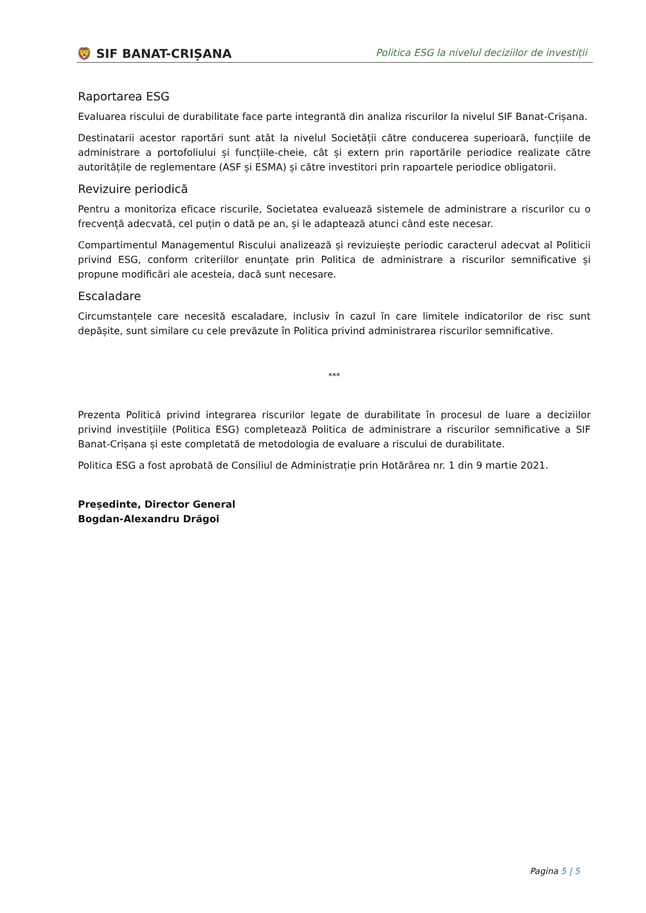🦁 SIF BANAT-CRIȘANA
Politica ESG la nivelul deciziilor de investiții
Raportarea ESG
Evaluarea riscului de durabilitate face parte integrantă din analiza riscurilor la nivelul SIF Banat-Crișana.
Destinatarii acestor raportări sunt atât la nivelul Societății către conducerea superioară, funcțiile de administrare a portofoliului și funcțiile-cheie, cât și extern prin raportările periodice realizate către autoritățile de reglementare (ASF și ESMA) și către investitori prin rapoartele periodice obligatorii.
Revizuire periodică
Pentru a monitoriza eficace riscurile, Societatea evaluează sistemele de administrare a riscurilor cu o frecvență adecvată, cel puțin o dată pe an, și le adaptează atunci când este necesar.
Compartimentul Managementul Riscului analizează și revizuiește periodic caracterul adecvat al Politicii privind ESG, conform criteriilor enunțate prin Politica de administrare a riscurilor semnificative și propune modificări ale acesteia, dacă sunt necesare.
Escaladare
Circumstanțele care necesită escaladare, inclusiv în cazul în care limitele indicatorilor de risc sunt depășite, sunt similare cu cele prevăzute în Politica privind administrarea riscurilor semnificative.
***
Prezenta Politică privind integrarea riscurilor legate de durabilitate în procesul de luare a deciziilor privind investițiile (Politica ESG) completează Politica de administrare a riscurilor semnificative a SIF Banat-Crișana și este completată de metodologia de evaluare a riscului de durabilitate.
Politica ESG a fost aprobată de Consiliul de Administrație prin Hotărârea nr. 1 din 9 martie 2021.
Președinte, Director General
Bogdan-Alexandru Drăgoi
Pagina 5 | 5